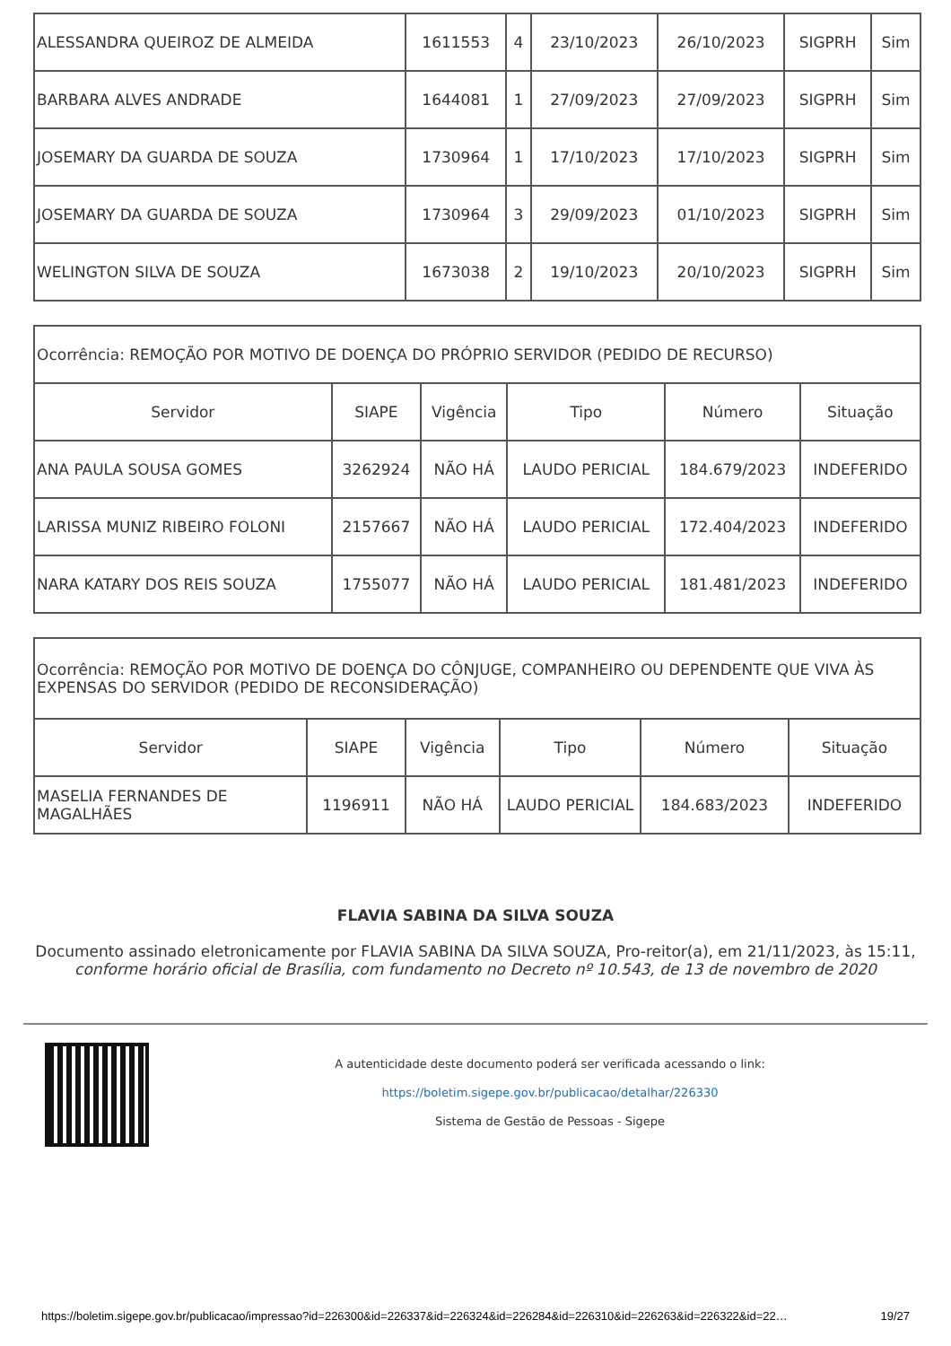| ALESSANDRA QUEIROZ DE ALMEIDA | 1611553 | 4 | 23/10/2023 | 26/10/2023 | SIGPRH | Sim |
| BARBARA ALVES ANDRADE | 1644081 | 1 | 27/09/2023 | 27/09/2023 | SIGPRH | Sim |
| JOSEMARY DA GUARDA DE SOUZA | 1730964 | 1 | 17/10/2023 | 17/10/2023 | SIGPRH | Sim |
| JOSEMARY DA GUARDA DE SOUZA | 1730964 | 3 | 29/09/2023 | 01/10/2023 | SIGPRH | Sim |
| WELINGTON SILVA DE SOUZA | 1673038 | 2 | 19/10/2023 | 20/10/2023 | SIGPRH | Sim |
| Ocorrência: REMOÇÃO POR MOTIVO DE DOENÇA DO PRÓPRIO SERVIDOR (PEDIDO DE RECURSO) | | | | | |
| Servidor | SIAPE | Vigência | Tipo | Número | Situação |
| ANA PAULA SOUSA GOMES | 3262924 | NÃO HÁ | LAUDO PERICIAL | 184.679/2023 | INDEFERIDO |
| LARISSA MUNIZ RIBEIRO FOLONI | 2157667 | NÃO HÁ | LAUDO PERICIAL | 172.404/2023 | INDEFERIDO |
| NARA KATARY DOS REIS SOUZA | 1755077 | NÃO HÁ | LAUDO PERICIAL | 181.481/2023 | INDEFERIDO |
| Ocorrência: REMOÇÃO POR MOTIVO DE DOENÇA DO CÔNJUGE, COMPANHEIRO OU DEPENDENTE QUE VIVA ÀS EXPENSAS DO SERVIDOR (PEDIDO DE RECONSIDERAÇÃO) | | | | | |
| Servidor | SIAPE | Vigência | Tipo | Número | Situação |
| MASELIA FERNANDES DE MAGALHÃES | 1196911 | NÃO HÁ | LAUDO PERICIAL | 184.683/2023 | INDEFERIDO |
FLAVIA SABINA DA SILVA SOUZA
Documento assinado eletronicamente por FLAVIA SABINA DA SILVA SOUZA, Pro-reitor(a), em 21/11/2023, às 15:11,
conforme horário oficial de Brasília, com fundamento no Decreto nº 10.543, de 13 de novembro de 2020
A autenticidade deste documento poderá ser verificada acessando o link:
https://boletim.sigepe.gov.br/publicacao/detalhar/226330
Sistema de Gestão de Pessoas - Sigepe
https://boletim.sigepe.gov.br/publicacao/impressao?id=226300&id=226337&id=226324&id=226284&id=226310&id=226263&id=226322&id=22… 19/27